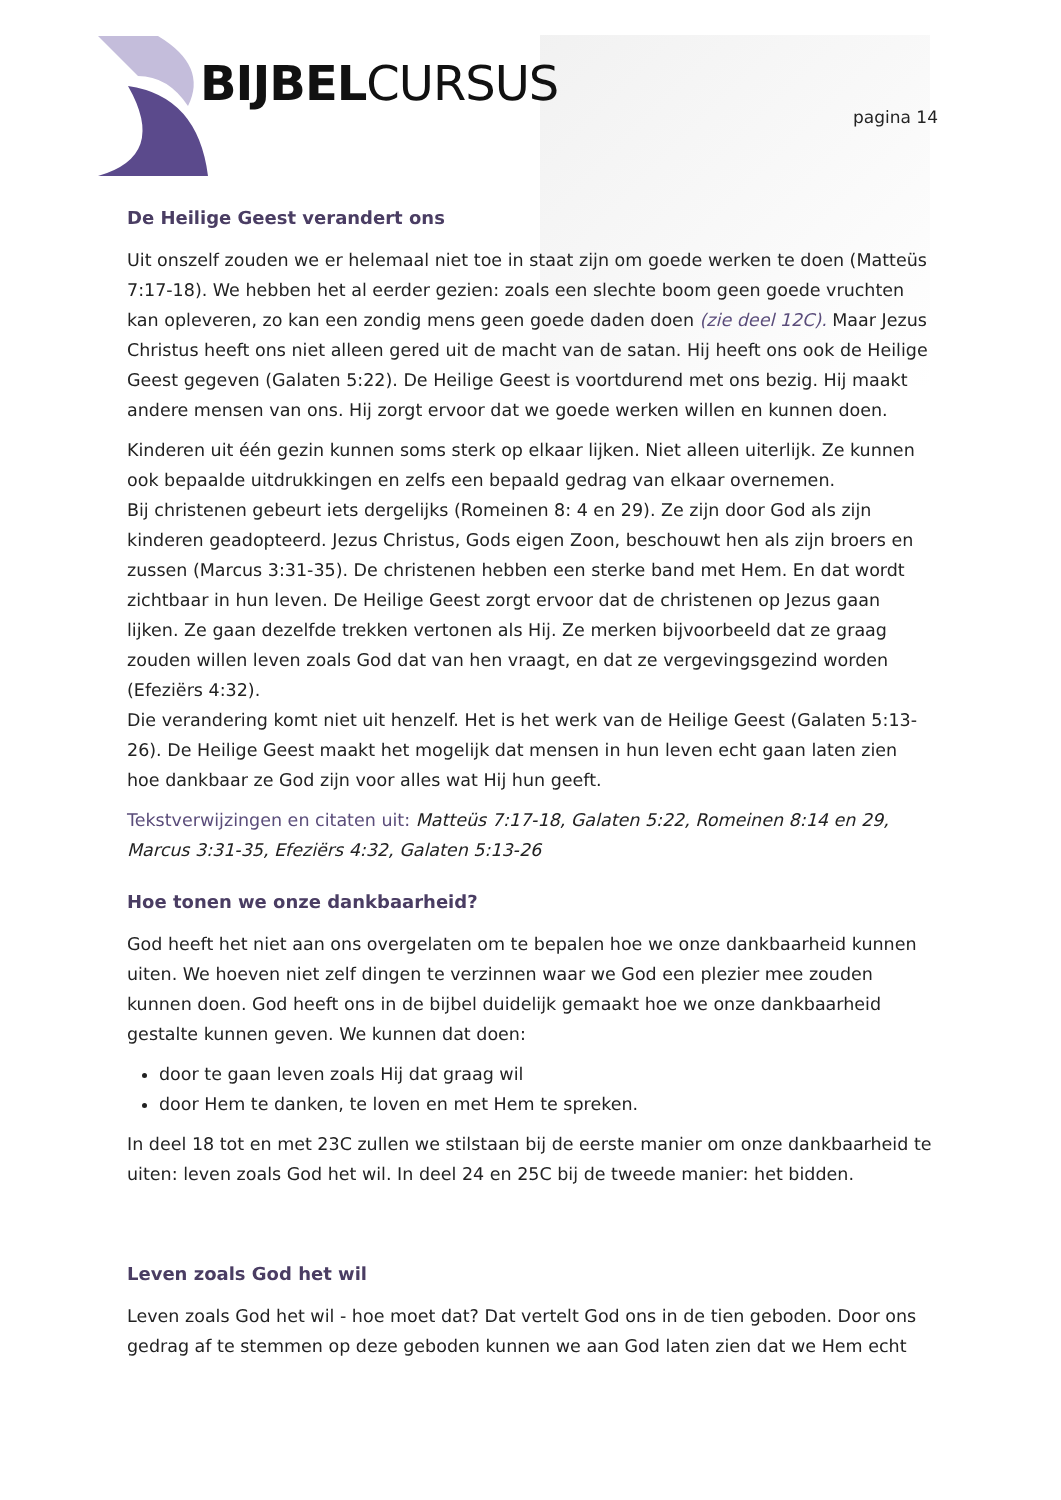BIJBELCURSUS pagina 14
De Heilige Geest verandert ons
Uit onszelf zouden we er helemaal niet toe in staat zijn om goede werken te doen (Matteüs 7:17-18). We hebben het al eerder gezien: zoals een slechte boom geen goede vruchten kan opleveren, zo kan een zondig mens geen goede daden doen (zie deel 12C). Maar Jezus Christus heeft ons niet alleen gered uit de macht van de satan. Hij heeft ons ook de Heilige Geest gegeven (Galaten 5:22). De Heilige Geest is voortdurend met ons bezig. Hij maakt andere mensen van ons. Hij zorgt ervoor dat we goede werken willen en kunnen doen.
Kinderen uit één gezin kunnen soms sterk op elkaar lijken. Niet alleen uiterlijk. Ze kunnen ook bepaalde uitdrukkingen en zelfs een bepaald gedrag van elkaar overnemen.
Bij christenen gebeurt iets dergelijks (Romeinen 8: 4 en 29). Ze zijn door God als zijn kinderen geadopteerd. Jezus Christus, Gods eigen Zoon, beschouwt hen als zijn broers en zussen (Marcus 3:31-35). De christenen hebben een sterke band met Hem. En dat wordt zichtbaar in hun leven. De Heilige Geest zorgt ervoor dat de christenen op Jezus gaan lijken. Ze gaan dezelfde trekken vertonen als Hij. Ze merken bijvoorbeeld dat ze graag zouden willen leven zoals God dat van hen vraagt, en dat ze vergevingsgezind worden (Efeziërs 4:32).
Die verandering komt niet uit henzelf. Het is het werk van de Heilige Geest (Galaten 5:13-26). De Heilige Geest maakt het mogelijk dat mensen in hun leven echt gaan laten zien hoe dankbaar ze God zijn voor alles wat Hij hun geeft.
Tekstverwijzingen en citaten uit: Matteüs 7:17-18, Galaten 5:22, Romeinen 8:14 en 29, Marcus 3:31-35, Efeziërs 4:32, Galaten 5:13-26
Hoe tonen we onze dankbaarheid?
God heeft het niet aan ons overgelaten om te bepalen hoe we onze dankbaarheid kunnen uiten. We hoeven niet zelf dingen te verzinnen waar we God een plezier mee zouden kunnen doen. God heeft ons in de bijbel duidelijk gemaakt hoe we onze dankbaarheid gestalte kunnen geven. We kunnen dat doen:
door te gaan leven zoals Hij dat graag wil
door Hem te danken, te loven en met Hem te spreken.
In deel 18 tot en met 23C zullen we stilstaan bij de eerste manier om onze dankbaarheid te uiten: leven zoals God het wil. In deel 24 en 25C bij de tweede manier: het bidden.
Leven zoals God het wil
Leven zoals God het wil - hoe moet dat? Dat vertelt God ons in de tien geboden. Door ons gedrag af te stemmen op deze geboden kunnen we aan God laten zien dat we Hem echt